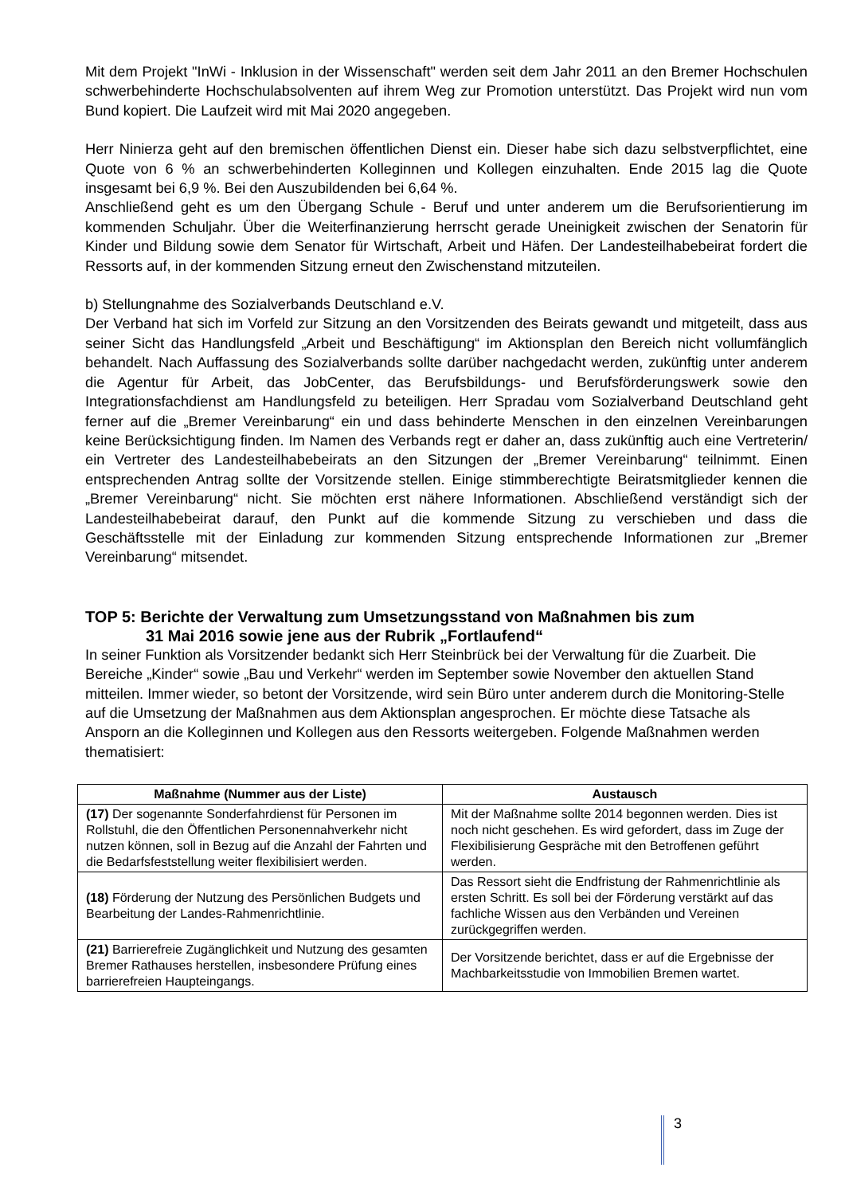Mit dem Projekt "InWi - Inklusion in der Wissenschaft" werden seit dem Jahr 2011 an den Bremer Hochschulen schwerbehinderte Hochschulabsolventen auf ihrem Weg zur Promotion unterstützt. Das Projekt wird nun vom Bund kopiert. Die Laufzeit wird mit Mai 2020 angegeben.
Herr Ninierza geht auf den bremischen öffentlichen Dienst ein. Dieser habe sich dazu selbstverpflichtet, eine Quote von 6 % an schwerbehinderten Kolleginnen und Kollegen einzuhalten. Ende 2015 lag die Quote insgesamt bei 6,9 %. Bei den Auszubildenden bei 6,64 %.
Anschließend geht es um den Übergang Schule - Beruf und unter anderem um die Berufsorientierung im kommenden Schuljahr. Über die Weiterfinanzierung herrscht gerade Uneinigkeit zwischen der Senatorin für Kinder und Bildung sowie dem Senator für Wirtschaft, Arbeit und Häfen. Der Landesteilhabebeirat fordert die Ressorts auf, in der kommenden Sitzung erneut den Zwischenstand mitzuteilen.
b) Stellungnahme des Sozialverbands Deutschland e.V.
Der Verband hat sich im Vorfeld zur Sitzung an den Vorsitzenden des Beirats gewandt und mitgeteilt, dass aus seiner Sicht das Handlungsfeld „Arbeit und Beschäftigung“ im Aktionsplan den Bereich nicht vollumfänglich behandelt. Nach Auffassung des Sozialverbands sollte darüber nachgedacht werden, zukünftig unter anderem die Agentur für Arbeit, das JobCenter, das Berufsbildungs- und Berufsförderungswerk sowie den Integrationsfachdienst am Handlungsfeld zu beteiligen. Herr Spradau vom Sozialverband Deutschland geht ferner auf die „Bremer Vereinbarung“ ein und dass behinderte Menschen in den einzelnen Vereinbarungen keine Berücksichtigung finden. Im Namen des Verbands regt er daher an, dass zukünftig auch eine Vertreterin/ ein Vertreter des Landesteilhabebeirats an den Sitzungen der „Bremer Vereinbarung“ teilnimmt. Einen entsprechenden Antrag sollte der Vorsitzende stellen. Einige stimmberechtigte Beiratsmitglieder kennen die „Bremer Vereinbarung“ nicht. Sie möchten erst nähere Informationen. Abschließend verständigt sich der Landesteilhabebeirat darauf, den Punkt auf die kommende Sitzung zu verschieben und dass die Geschäftsstelle mit der Einladung zur kommenden Sitzung entsprechende Informationen zur „Bremer Vereinbarung“ mitsendet.
TOP 5: Berichte der Verwaltung zum Umsetzungsstand von Maßnahmen bis zum
31 Mai 2016 sowie jene aus der Rubrik „Fortlaufend“
In seiner Funktion als Vorsitzender bedankt sich Herr Steinbrück bei der Verwaltung für die Zuarbeit. Die Bereiche „Kinder“ sowie „Bau und Verkehr“ werden im September sowie November den aktuellen Stand mitteilen. Immer wieder, so betont der Vorsitzende, wird sein Büro unter anderem durch die Monitoring-Stelle auf die Umsetzung der Maßnahmen aus dem Aktionsplan angesprochen. Er möchte diese Tatsache als Ansporn an die Kolleginnen und Kollegen aus den Ressorts weitergeben. Folgende Maßnahmen werden thematisiert:
| Maßnahme (Nummer aus der Liste) | Austausch |
| --- | --- |
| (17) Der sogenannte Sonderfahrdienst für Personen im Rollstuhl, die den Öffentlichen Personennahverkehr nicht nutzen können, soll in Bezug auf die Anzahl der Fahrten und die Bedarfsfeststellung weiter flexibilisiert werden. | Mit der Maßnahme sollte 2014 begonnen werden. Dies ist noch nicht geschehen. Es wird gefordert, dass im Zuge der Flexibilisierung Gespräche mit den Betroffenen geführt werden. |
| (18) Förderung der Nutzung des Persönlichen Budgets und Bearbeitung der Landes-Rahmenrichtlinie. | Das Ressort sieht die Endfristung der Rahmenrichtlinie als ersten Schritt. Es soll bei der Förderung verstärkt auf das fachliche Wissen aus den Verbänden und Vereinen zurückgegriffen werden. |
| (21) Barrierefreie Zugänglichkeit und Nutzung des gesamten Bremer Rathauses herstellen, insbesondere Prüfung eines barrierefreien Haupteingangs. | Der Vorsitzende berichtet, dass er auf die Ergebnisse der Machbarkeitsstudie von Immobilien Bremen wartet. |
3